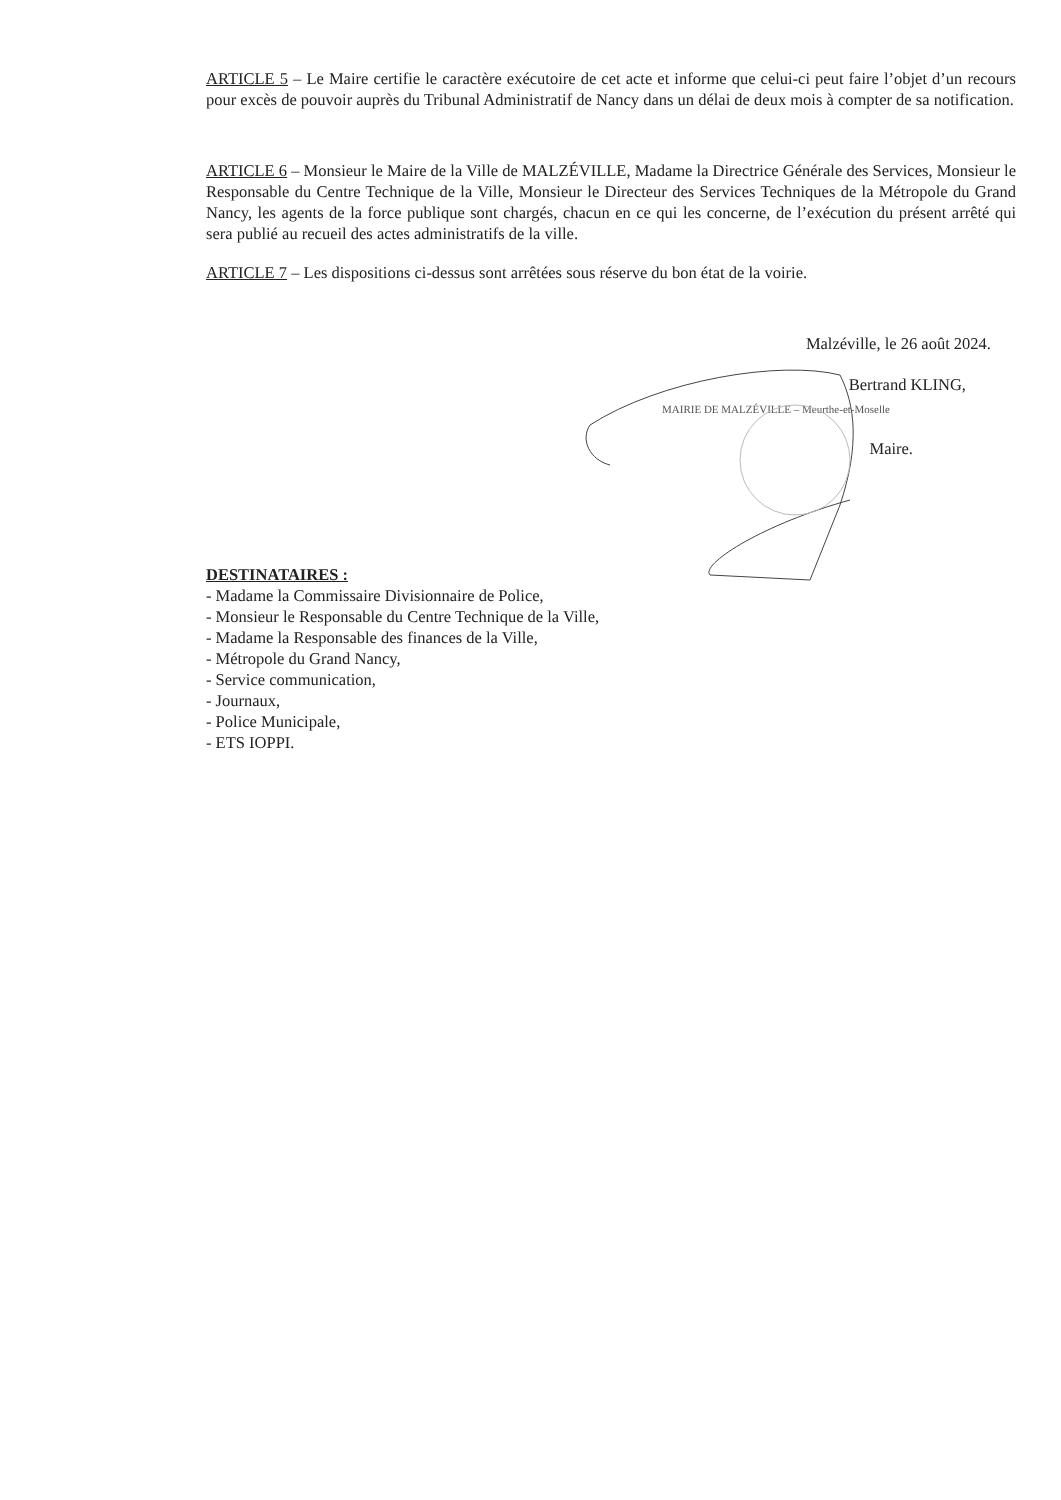ARTICLE 5 – Le Maire certifie le caractère exécutoire de cet acte et informe que celui-ci peut faire l’objet d’un recours pour excès de pouvoir auprès du Tribunal Administratif de Nancy dans un délai de deux mois à compter de sa notification.
ARTICLE 6 – Monsieur le Maire de la Ville de MALZÉVILLE, Madame la Directrice Générale des Services, Monsieur le Responsable du Centre Technique de la Ville, Monsieur le Directeur des Services Techniques de la Métropole du Grand Nancy, les agents de la force publique sont chargés, chacun en ce qui les concerne, de l’exécution du présent arrêté qui sera publié au recueil des actes administratifs de la ville.
ARTICLE 7 – Les dispositions ci-dessus sont arrêtées sous réserve du bon état de la voirie.
Malzéville, le 26 août 2024.
Bertrand KLING,
MAIRIE DE MALZÉVILLE – Meurthe-et-Moselle
Maire.
DESTINATAIRES :
- Madame la Commissaire Divisionnaire de Police,
- Monsieur le Responsable du Centre Technique de la Ville,
- Madame la Responsable des finances de la Ville,
- Métropole du Grand Nancy,
- Service communication,
- Journaux,
- Police Municipale,
- ETS IOPPI.